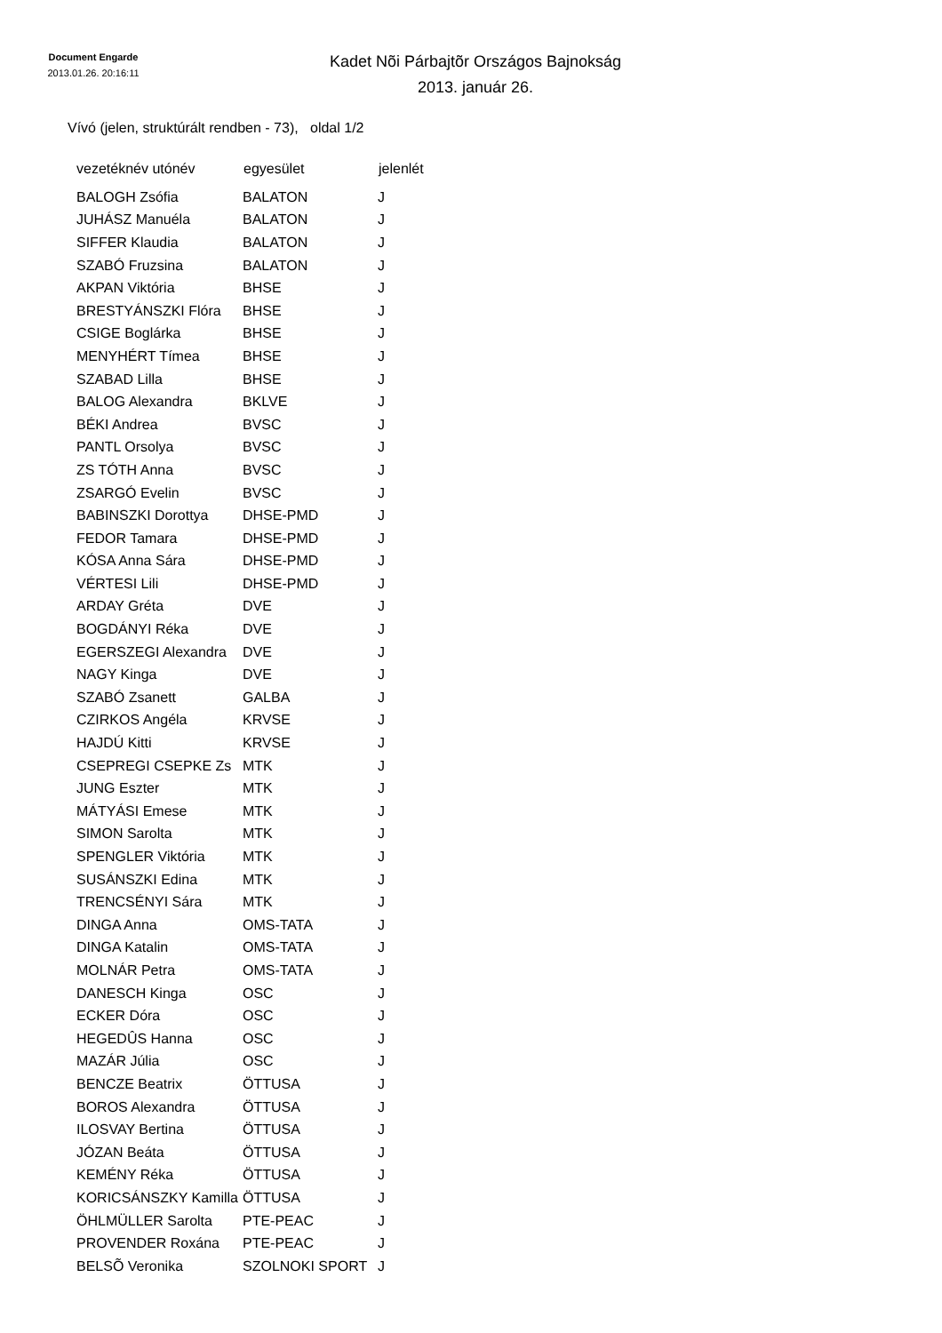Document Engarde
2013.01.26. 20:16:11
Kadet Nõi Párbajtõr Országos Bajnokság
2013. január 26.
Vívó (jelen, struktúrált rendben - 73), oldal 1/2
| vezetéknév utónév | egyesület | jelenlét |
| --- | --- | --- |
| BALOGH Zsófia | BALATON | J |
| JUHÁSZ Manuéla | BALATON | J |
| SIFFER Klaudia | BALATON | J |
| SZABÓ Fruzsina | BALATON | J |
| AKPAN Viktória | BHSE | J |
| BRESTYÁNSZKI Flóra | BHSE | J |
| CSIGE Boglárka | BHSE | J |
| MENYHÉRT Tímea | BHSE | J |
| SZABAD Lilla | BHSE | J |
| BALOG Alexandra | BKLVE | J |
| BÉKI Andrea | BVSC | J |
| PANTL Orsolya | BVSC | J |
| ZS TÓTH Anna | BVSC | J |
| ZSARGÓ Evelin | BVSC | J |
| BABINSZKI Dorottya | DHSE-PMD | J |
| FEDOR Tamara | DHSE-PMD | J |
| KÓSA Anna Sára | DHSE-PMD | J |
| VÉRTESI Lili | DHSE-PMD | J |
| ARDAY Gréta | DVE | J |
| BOGDÁNYI Réka | DVE | J |
| EGERSZEGI Alexandra | DVE | J |
| NAGY Kinga | DVE | J |
| SZABÓ Zsanett | GALBA | J |
| CZIRKOS Angéla | KRVSE | J |
| HAJDÚ Kitti | KRVSE | J |
| CSEPREGI CSEPKE Zs | MTK | J |
| JUNG Eszter | MTK | J |
| MÁTYÁSI Emese | MTK | J |
| SIMON Sarolta | MTK | J |
| SPENGLER Viktória | MTK | J |
| SUSÁNSZKI Edina | MTK | J |
| TRENCSÉNYI Sára | MTK | J |
| DINGA Anna | OMS-TATA | J |
| DINGA Katalin | OMS-TATA | J |
| MOLNÁR Petra | OMS-TATA | J |
| DANESCH Kinga | OSC | J |
| ECKER Dóra | OSC | J |
| HEGEDÛS Hanna | OSC | J |
| MAZÁR Júlia | OSC | J |
| BENCZE Beatrix | ÖTTUSA | J |
| BOROS Alexandra | ÖTTUSA | J |
| ILOSVAY Bertina | ÖTTUSA | J |
| JÓZAN Beáta | ÖTTUSA | J |
| KEMÉNY Réka | ÖTTUSA | J |
| KORICSÁNSZKY Kamilla | ÖTTUSA | J |
| ÖHLMÜLLER Sarolta | PTE-PEAC | J |
| PROVENDER Roxána | PTE-PEAC | J |
| BELSÕ Veronika | SZOLNOKI SPORT | J |